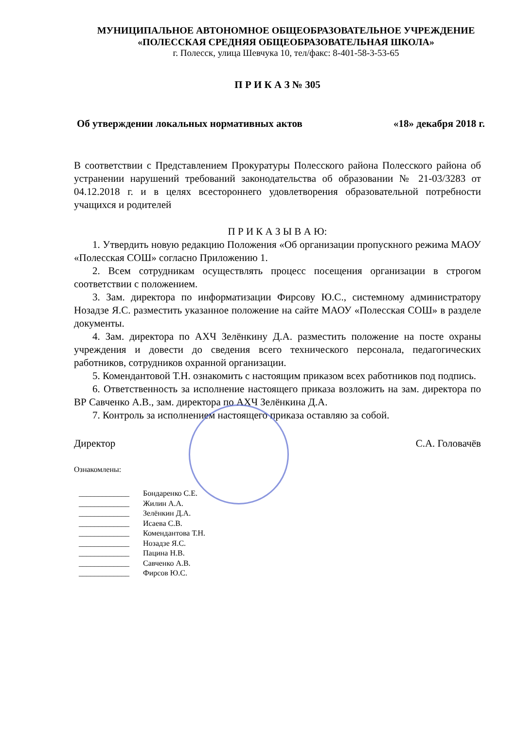МУНИЦИПАЛЬНОЕ АВТОНОМНОЕ ОБЩЕОБРАЗОВАТЕЛЬНОЕ УЧРЕЖДЕНИЕ
«ПОЛЕССКАЯ СРЕДНЯЯ ОБЩЕОБРАЗОВАТЕЛЬНАЯ ШКОЛА»
г. Полесск, улица Шевчука 10, тел/факс: 8-401-58-3-53-65
П Р И К А З № 305
Об утверждении локальных нормативных актов «18» декабря 2018 г.
В соответствии с Представлением Прокуратуры Полесского района Полесского района об устранении нарушений требований законодательства об образовании № 21-03/3283 от 04.12.2018 г. и в целях всестороннего удовлетворения образовательной потребности учащихся и родителей
П Р И К А З Ы В А Ю:
1. Утвердить новую редакцию Положения «Об организации пропускного режима МАОУ «Полесская СОШ» согласно Приложению 1.
2. Всем сотрудникам осуществлять процесс посещения организации в строгом соответствии с положением.
3. Зам. директора по информатизации Фирсову Ю.С., системному администратору Нозадзе Я.С. разместить указанное положение на сайте МАОУ «Полесская СОШ» в разделе документы.
4. Зам. директора по АХЧ Зелёнкину Д.А. разместить положение на посте охраны учреждения и довести до сведения всего технического персонала, педагогических работников, сотрудников охранной организации.
5. Комендантовой Т.Н. ознакомить с настоящим приказом всех работников под подпись.
6. Ответственность за исполнение настоящего приказа возложить на зам. директора по ВР Савченко А.В., зам. директора по АХЧ Зелёнкина Д.А.
7. Контроль за исполнением настоящего приказа оставляю за собой.
Директор С.А. Головачёв
Ознакомлены:
_____________ Бондаренко С.Е.
_____________ Жилин А.А.
_____________ Зелёнкин Д.А.
_____________ Исаева С.В.
_____________ Комендантова Т.Н.
_____________ Нозадзе Я.С.
_____________ Пацина Н.В.
_____________ Савченко А.В.
_____________ Фирсов Ю.С.